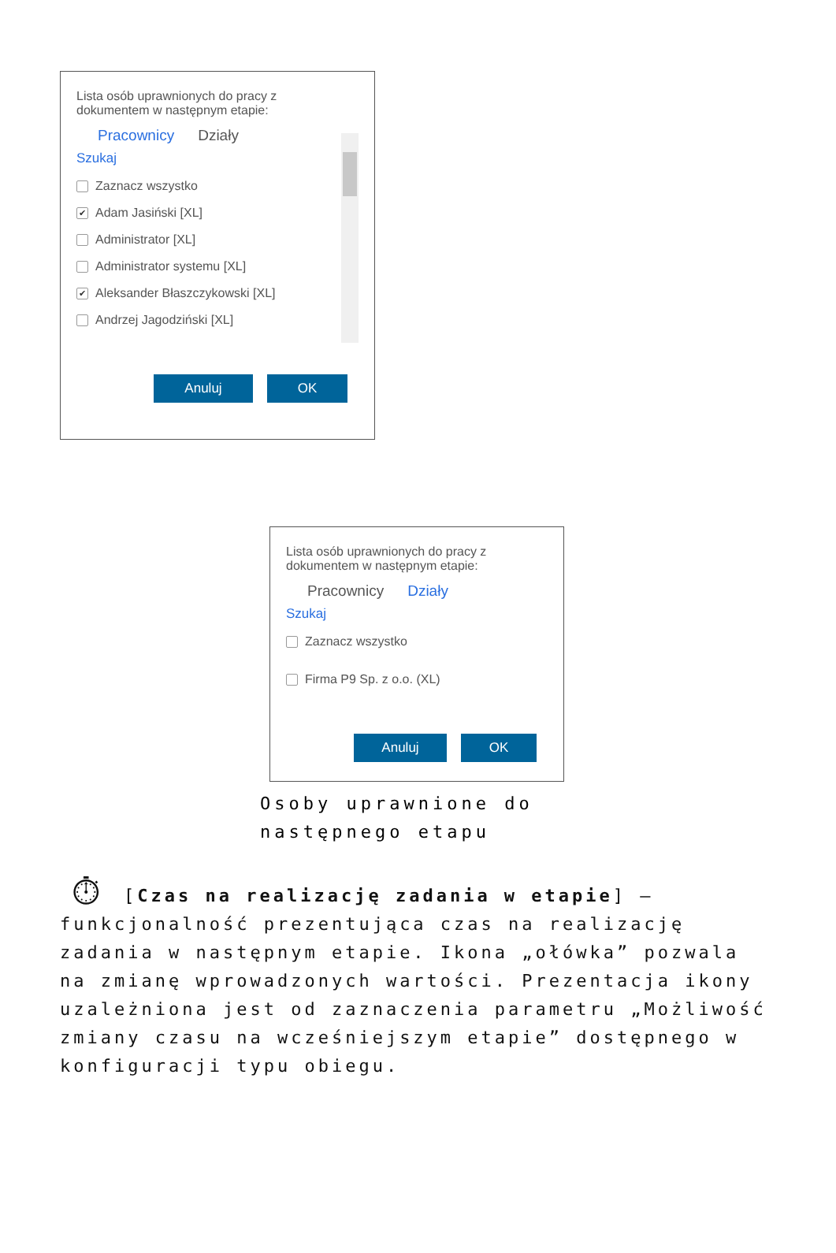Lista osób uprawnionych do pracy z
dokumentem w następnym etapie:
Pracownicy Działy
Szukaj
Zaznacz wszystko
✔ Adam Jasiński [XL]
Administrator [XL]
Administrator systemu [XL]
✔ Aleksander Błaszczykowski [XL]
Andrzej Jagodziński [XL]
Anuluj OK
Lista osób uprawnionych do pracy z
dokumentem w następnym etapie:
Pracownicy Działy
Szukaj
Zaznacz wszystko
Firma P9 Sp. z o.o. (XL)
Anuluj OK
Osoby uprawnione do następnego etapu
⏱ [Czas na realizację zadania w etapie] – funkcjonalność prezentująca czas na realizację zadania w następnym etapie. Ikona „ołówka” pozwala na zmianę wprowadzonych wartości. Prezentacja ikony uzależniona jest od zaznaczenia parametru „Możliwość zmiany czasu na wcześniejszym etapie” dostępnego w konfiguracji typu obiegu.